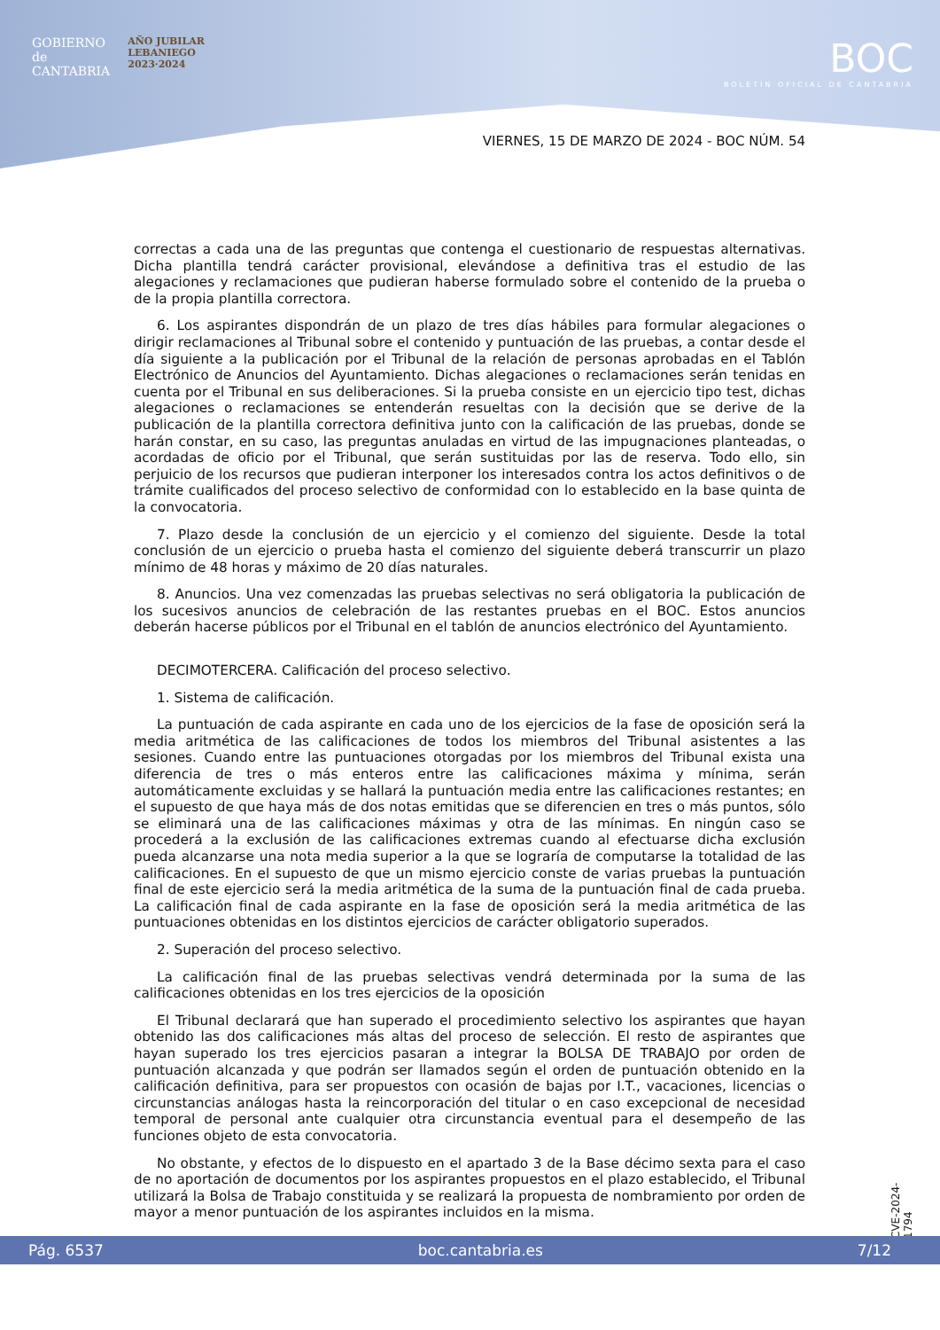GOBIERNO
de
CANTABRIA
AÑO JUBILAR
LEBANIEGO
2023·2024
BOC
BOLETÍN OFICIAL DE CANTABRIA
VIERNES, 15 DE MARZO DE 2024 - BOC NÚM. 54
correctas a cada una de las preguntas que contenga el cuestionario de respuestas alternativas. Dicha plantilla tendrá carácter provisional, elevándose a definitiva tras el estudio de las alegaciones y reclamaciones que pudieran haberse formulado sobre el contenido de la prueba o de la propia plantilla correctora.
6. Los aspirantes dispondrán de un plazo de tres días hábiles para formular alegaciones o dirigir reclamaciones al Tribunal sobre el contenido y puntuación de las pruebas, a contar desde el día siguiente a la publicación por el Tribunal de la relación de personas aprobadas en el Tablón Electrónico de Anuncios del Ayuntamiento. Dichas alegaciones o reclamaciones serán tenidas en cuenta por el Tribunal en sus deliberaciones. Si la prueba consiste en un ejercicio tipo test, dichas alegaciones o reclamaciones se entenderán resueltas con la decisión que se derive de la publicación de la plantilla correctora definitiva junto con la calificación de las pruebas, donde se harán constar, en su caso, las preguntas anuladas en virtud de las impugnaciones planteadas, o acordadas de oficio por el Tribunal, que serán sustituidas por las de reserva. Todo ello, sin perjuicio de los recursos que pudieran interponer los interesados contra los actos definitivos o de trámite cualificados del proceso selectivo de conformidad con lo establecido en la base quinta de la convocatoria.
7. Plazo desde la conclusión de un ejercicio y el comienzo del siguiente. Desde la total conclusión de un ejercicio o prueba hasta el comienzo del siguiente deberá transcurrir un plazo mínimo de 48 horas y máximo de 20 días naturales.
8. Anuncios. Una vez comenzadas las pruebas selectivas no será obligatoria la publicación de los sucesivos anuncios de celebración de las restantes pruebas en el BOC. Estos anuncios deberán hacerse públicos por el Tribunal en el tablón de anuncios electrónico del Ayuntamiento.
DECIMOTERCERA. Calificación del proceso selectivo.
1. Sistema de calificación.
La puntuación de cada aspirante en cada uno de los ejercicios de la fase de oposición será la media aritmética de las calificaciones de todos los miembros del Tribunal asistentes a las sesiones. Cuando entre las puntuaciones otorgadas por los miembros del Tribunal exista una diferencia de tres o más enteros entre las calificaciones máxima y mínima, serán automáticamente excluidas y se hallará la puntuación media entre las calificaciones restantes; en el supuesto de que haya más de dos notas emitidas que se diferencien en tres o más puntos, sólo se eliminará una de las calificaciones máximas y otra de las mínimas. En ningún caso se procederá a la exclusión de las calificaciones extremas cuando al efectuarse dicha exclusión pueda alcanzarse una nota media superior a la que se lograría de computarse la totalidad de las calificaciones. En el supuesto de que un mismo ejercicio conste de varias pruebas la puntuación final de este ejercicio será la media aritmética de la suma de la puntuación final de cada prueba. La calificación final de cada aspirante en la fase de oposición será la media aritmética de las puntuaciones obtenidas en los distintos ejercicios de carácter obligatorio superados.
2. Superación del proceso selectivo.
La calificación final de las pruebas selectivas vendrá determinada por la suma de las calificaciones obtenidas en los tres ejercicios de la oposición
El Tribunal declarará que han superado el procedimiento selectivo los aspirantes que hayan obtenido las dos calificaciones más altas del proceso de selección. El resto de aspirantes que hayan superado los tres ejercicios pasaran a integrar la BOLSA DE TRABAJO por orden de puntuación alcanzada y que podrán ser llamados según el orden de puntuación obtenido en la calificación definitiva, para ser propuestos con ocasión de bajas por I.T., vacaciones, licencias o circunstancias análogas hasta la reincorporación del titular o en caso excepcional de necesidad temporal de personal ante cualquier otra circunstancia eventual para el desempeño de las funciones objeto de esta convocatoria.
No obstante, y efectos de lo dispuesto en el apartado 3 de la Base décimo sexta para el caso de no aportación de documentos por los aspirantes propuestos en el plazo establecido, el Tribunal utilizará la Bolsa de Trabajo constituida y se realizará la propuesta de nombramiento por orden de mayor a menor puntuación de los aspirantes incluidos en la misma.
CVE-2024-1794
Pág. 6537 boc.cantabria.es 7/12